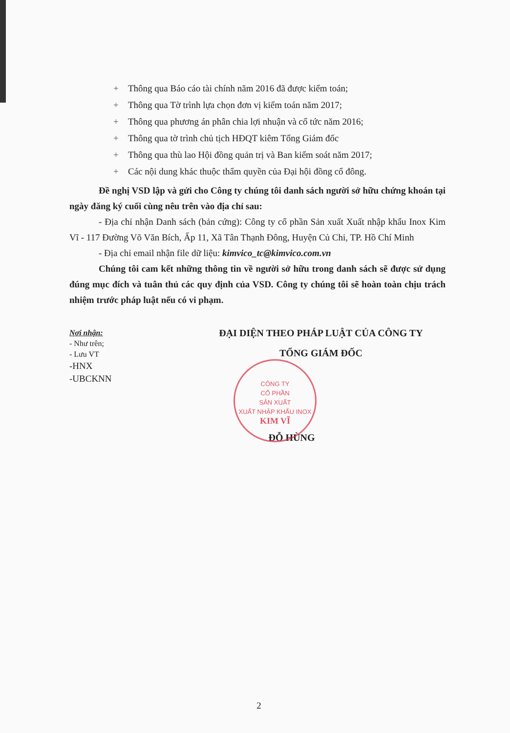+ Thông qua Báo cáo tài chính năm 2016 đã được kiểm toán;
+ Thông qua Tờ trình lựa chọn đơn vị kiểm toán năm 2017;
+ Thông qua phương án phân chia lợi nhuận và cổ tức năm 2016;
+ Thông qua tờ trình chủ tịch HĐQT kiêm Tổng Giám đốc
+ Thông qua thù lao Hội đồng quản trị và Ban kiểm soát năm 2017;
+ Các nội dung khác thuộc thẩm quyền của Đại hội đồng cổ đông.
Đề nghị VSD lập và gửi cho Công ty chúng tôi danh sách người sở hữu chứng khoán tại ngày đăng ký cuối cùng nêu trên vào địa chỉ sau:
- Địa chỉ nhận Danh sách (bản cứng): Công ty cổ phần Sản xuất Xuất nhập khẩu Inox Kim Vĩ - 117 Đường Võ Văn Bích, Ấp 11, Xã Tân Thạnh Đông, Huyện Củ Chi, TP. Hồ Chí Minh
- Địa chỉ email nhận file dữ liệu: kimvico_tc@kimvico.com.vn
Chúng tôi cam kết những thông tin về người sở hữu trong danh sách sẽ được sử dụng đúng mục đích và tuân thủ các quy định của VSD. Công ty chúng tôi sẽ hoàn toàn chịu trách nhiệm trước pháp luật nếu có vi phạm.
Nơi nhận:
- Như trên;
- Lưu VT
-HNX
-UBCKNN
ĐẠI DIỆN THEO PHÁP LUẬT CỦA CÔNG TY
TỔNG GIÁM ĐỐC
ĐỖ HÙNG
CÔNG TY
CỔ PHẦN
SẢN XUẤT
XUẤT NHẬP KHẨU INOX
KIM VĨ
2